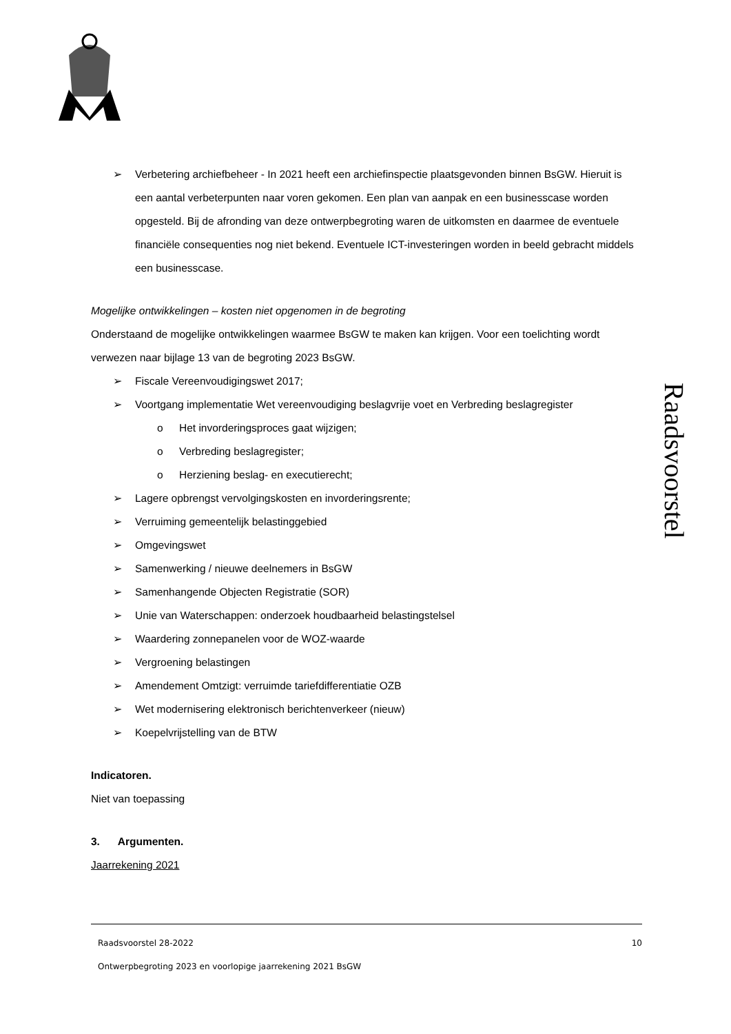Raadsvoorstel
➢ Verbetering archiefbeheer - In 2021 heeft een archiefinspectie plaatsgevonden binnen BsGW. Hieruit is een aantal verbeterpunten naar voren gekomen. Een plan van aanpak en een businesscase worden opgesteld. Bij de afronding van deze ontwerpbegroting waren de uitkomsten en daarmee de eventuele financiële consequenties nog niet bekend. Eventuele ICT-investeringen worden in beeld gebracht middels een businesscase.
Mogelijke ontwikkelingen – kosten niet opgenomen in de begroting
Onderstaand de mogelijke ontwikkelingen waarmee BsGW te maken kan krijgen. Voor een toelichting wordt verwezen naar bijlage 13 van de begroting 2023 BsGW.
➢ Fiscale Vereenvoudigingswet 2017;
➢ Voortgang implementatie Wet vereenvoudiging beslagvrije voet en Verbreding beslagregister
o Het invorderingsproces gaat wijzigen;
o Verbreding beslagregister;
o Herziening beslag- en executierecht;
➢ Lagere opbrengst vervolgingskosten en invorderingsrente;
➢ Verruiming gemeentelijk belastinggebied
➢ Omgevingswet
➢ Samenwerking / nieuwe deelnemers in BsGW
➢ Samenhangende Objecten Registratie (SOR)
➢ Unie van Waterschappen: onderzoek houdbaarheid belastingstelsel
➢ Waardering zonnepanelen voor de WOZ-waarde
➢ Vergroening belastingen
➢ Amendement Omtzigt: verruimde tariefdifferentiatie OZB
➢ Wet modernisering elektronisch berichtenverkeer (nieuw)
➢ Koepelvrijstelling van de BTW
Indicatoren.
Niet van toepassing
3. Argumenten.
Jaarrekening 2021
Raadsvoorstel 28-2022 10
Ontwerpbegroting 2023 en voorlopige jaarrekening 2021 BsGW